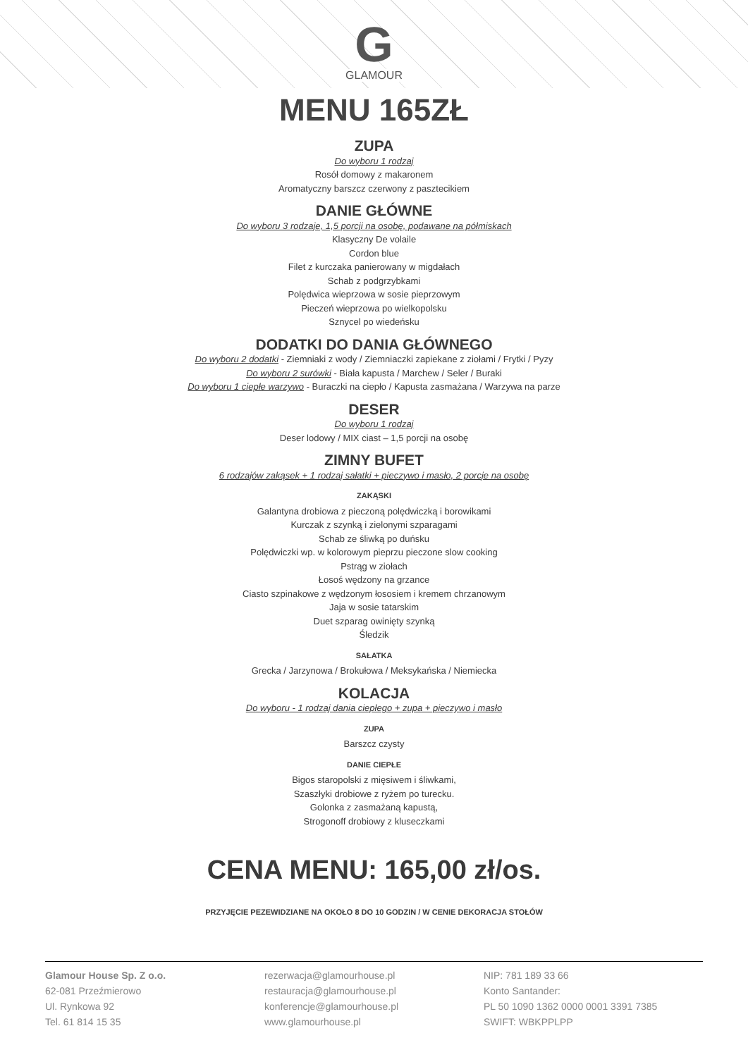G
GLAMOUR
MENU 165ZŁ
ZUPA
Do wyboru 1 rodzaj
Rosół domowy z makaronem
Aromatyczny barszcz czerwony z pasztecikiem
DANIE GŁÓWNE
Do wyboru 3 rodzaje, 1,5 porcji na osobę, podawane na półmiskach
Klasyczny De volaile
Cordon blue
Filet z kurczaka panierowany w migdałach
Schab z podgrzybkami
Polędwica wieprzowa w sosie pieprzowym
Pieczeń wieprzowa po wielkopolsku
Sznycel po wiedeńsku
DODATKI DO DANIA GŁÓWNEGO
Do wyboru 2 dodatki - Ziemniaki z wody / Ziemniaczki zapiekane z ziołami / Frytki / Pyzy
Do wyboru 2 surówki - Biała kapusta / Marchew / Seler / Buraki
Do wyboru 1 ciepłe warzywo - Buraczki na ciepło / Kapusta zasmażana / Warzywa na parze
DESER
Do wyboru 1 rodzaj
Deser lodowy / MIX ciast – 1,5 porcji na osobę
ZIMNY BUFET
6 rodzajów zakąsek + 1 rodzaj sałatki + pieczywo i masło, 2 porcje na osobę
ZAKĄSKI
Galantyna drobiowa z pieczoną polędwiczką i borowikami
Kurczak z szynką i zielonymi szparagami
Schab ze śliwką po duńsku
Polędwiczki wp. w kolorowym pieprzu pieczone slow cooking
Pstrąg w ziołach
Łosoś wędzony na grzance
Ciasto szpinakowe z wędzonym łososiem i kremem chrzanowym
Jaja w sosie tatarskim
Duet szparag owinięty szynką
Śledzik
SAŁATKA
Grecka / Jarzynowa / Brokułowa / Meksykańska / Niemiecka
KOLACJA
Do wyboru - 1 rodzaj dania ciepłego + zupa + pieczywo i masło
ZUPA
Barszcz czysty
DANIE CIEPŁE
Bigos staropolski z mięsiwem i śliwkami,
Szaszłyki drobiowe z ryżem po turecku.
Golonka z zasmażaną kapustą,
Strogonoff drobiowy z kluseczkami
CENA MENU: 165,00 zł/os.
PRZYJĘCIE PEZEWIDZIANE NA OKOŁO 8 DO 10 GODZIN / W CENIE DEKORACJA STOŁÓW
Glamour House Sp. Z o.o.
62-081 Przeźmierowo
Ul. Rynkowa 92
Tel. 61 814 15 35
rezerwacja@glamourhouse.pl
restauracja@glamourhouse.pl
konferencje@glamourhouse.pl
www.glamourhouse.pl
NIP: 781 189 33 66
Konto Santander:
PL 50 1090 1362 0000 0001 3391 7385
SWIFT: WBKPPLPP